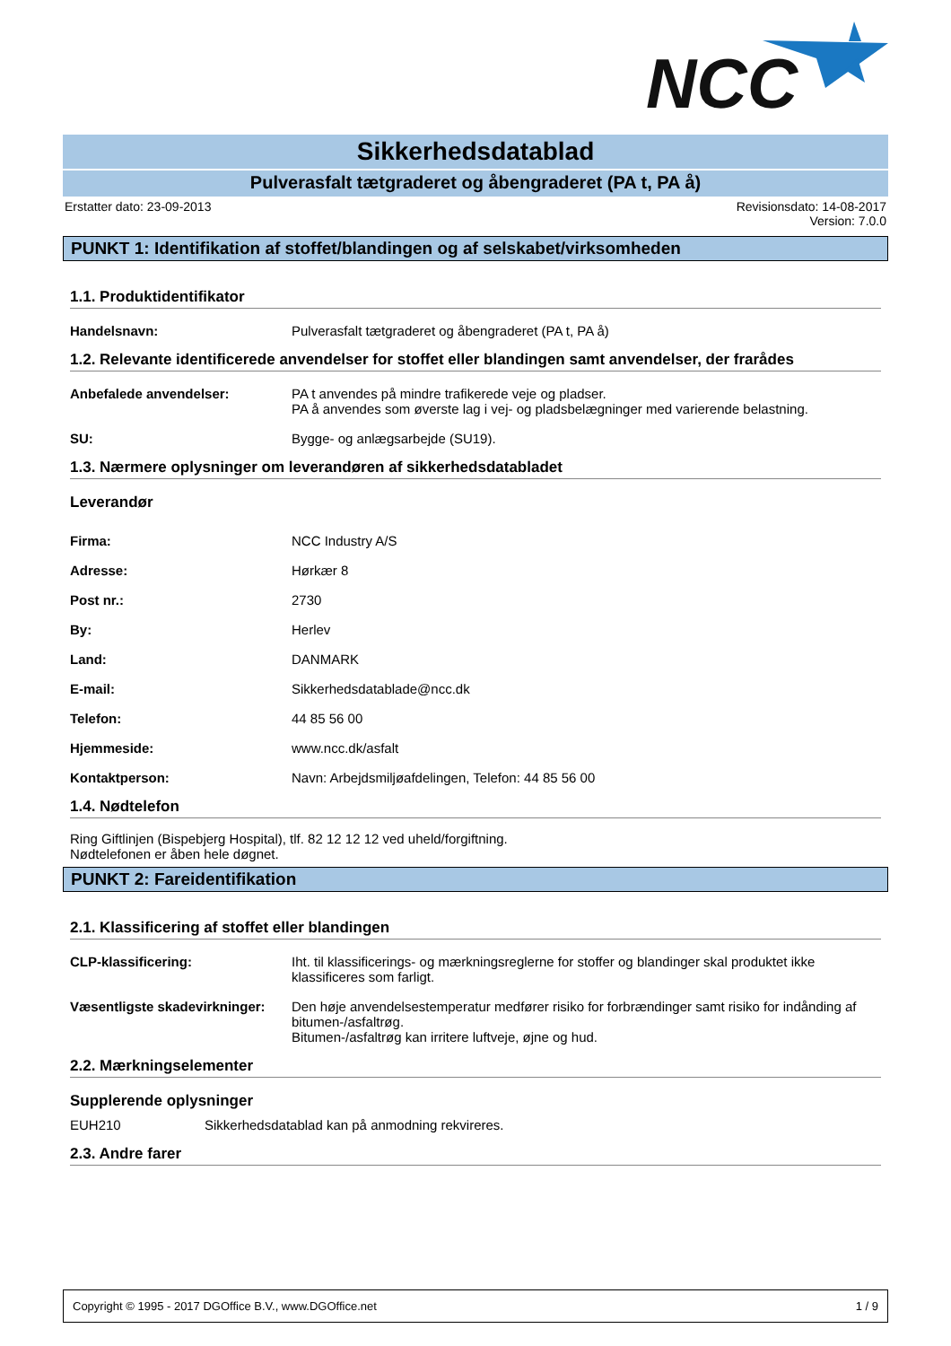NCC
Sikkerhedsdatablad
Pulverasfalt tætgraderet og åbengraderet (PA t, PA å)
Erstatter dato: 23-09-2013 Revisionsdato: 14-08-2017
Version: 7.0.0
PUNKT 1: Identifikation af stoffet/blandingen og af selskabet/virksomheden
1.1. Produktidentifikator
Handelsnavn: Pulverasfalt tætgraderet og åbengraderet (PA t, PA å)
1.2. Relevante identificerede anvendelser for stoffet eller blandingen samt anvendelser, der frarådes
Anbefalede anvendelser: PA t anvendes på mindre trafikerede veje og pladser.
PA å anvendes som øverste lag i vej- og pladsbelægninger med varierende belastning.
SU: Bygge- og anlægsarbejde (SU19).
1.3. Nærmere oplysninger om leverandøren af sikkerhedsdatabladet
Leverandør
Firma: NCC Industry A/S
Adresse: Hørkær 8
Post nr.: 2730
By: Herlev
Land: DANMARK
E-mail: Sikkerhedsdatablade@ncc.dk
Telefon: 44 85 56 00
Hjemmeside: www.ncc.dk/asfalt
Kontaktperson: Navn: Arbejdsmiljøafdelingen, Telefon: 44 85 56 00
1.4. Nødtelefon
Ring Giftlinjen (Bispebjerg Hospital), tlf. 82 12 12 12 ved uheld/forgiftning.
Nødtelefonen er åben hele døgnet.
PUNKT 2: Fareidentifikation
2.1. Klassificering af stoffet eller blandingen
CLP-klassificering: Iht. til klassificerings- og mærkningsreglerne for stoffer og blandinger skal produktet ikke klassificeres som farligt.
Væsentligste skadevirkninger: Den høje anvendelsestemperatur medfører risiko for forbrændinger samt risiko for indånding af bitumen-/asfaltrøg.
Bitumen-/asfaltrøg kan irritere luftveje, øjne og hud.
2.2. Mærkningselementer
Supplerende oplysninger
EUH210 Sikkerhedsdatablad kan på anmodning rekvireres.
2.3. Andre farer
Copyright © 1995 - 2017 DGOffice B.V., www.DGOffice.net 1 / 9